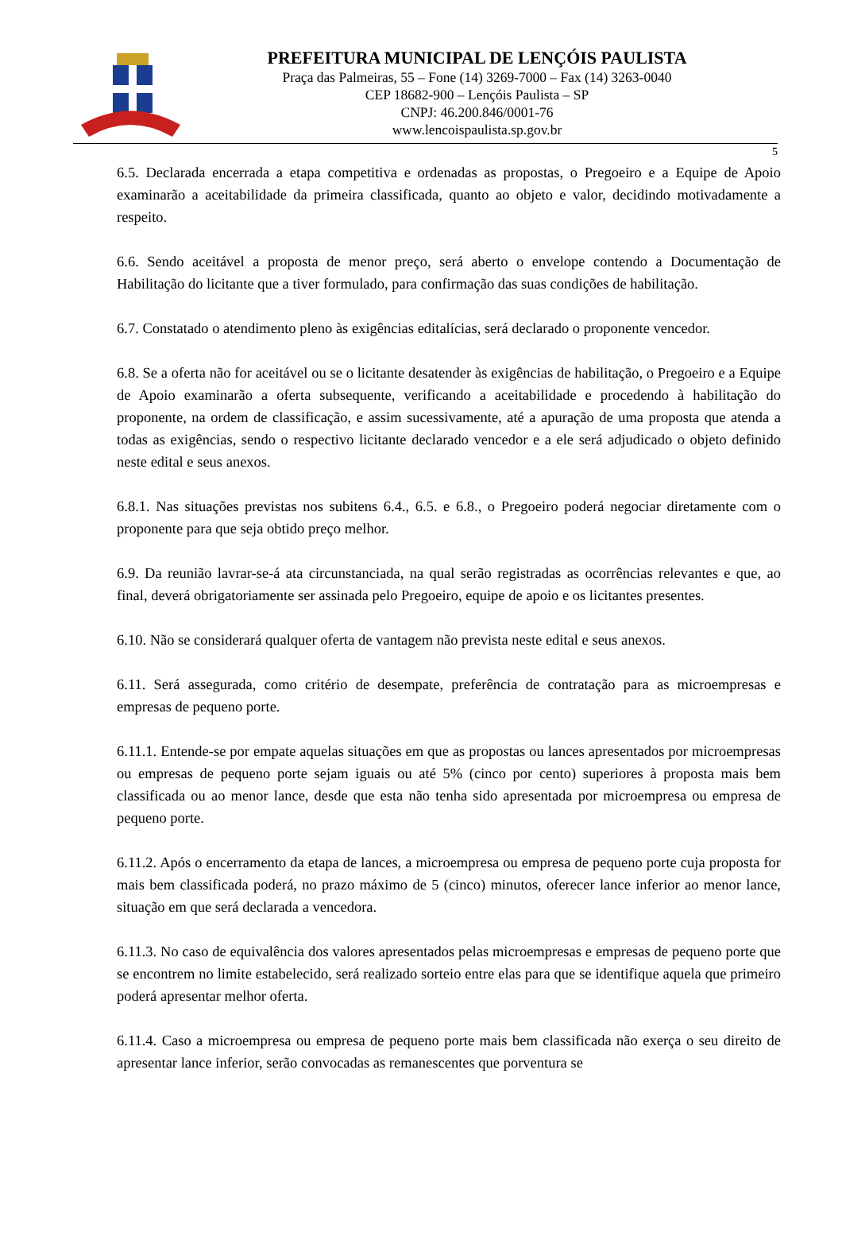PREFEITURA MUNICIPAL DE LENÇÓIS PAULISTA
Praça das Palmeiras, 55 – Fone (14) 3269-7000 – Fax (14) 3263-0040
CEP 18682-900 – Lençóis Paulista – SP
CNPJ: 46.200.846/0001-76
www.lencoispaulista.sp.gov.br
5
6.5. Declarada encerrada a etapa competitiva e ordenadas as propostas, o Pregoeiro e a Equipe de Apoio examinarão a aceitabilidade da primeira classificada, quanto ao objeto e valor, decidindo motivadamente a respeito.
6.6. Sendo aceitável a proposta de menor preço, será aberto o envelope contendo a Documentação de Habilitação do licitante que a tiver formulado, para confirmação das suas condições de habilitação.
6.7. Constatado o atendimento pleno às exigências editalícias, será declarado o proponente vencedor.
6.8. Se a oferta não for aceitável ou se o licitante desatender às exigências de habilitação, o Pregoeiro e a Equipe de Apoio examinarão a oferta subsequente, verificando a aceitabilidade e procedendo à habilitação do proponente, na ordem de classificação, e assim sucessivamente, até a apuração de uma proposta que atenda a todas as exigências, sendo o respectivo licitante declarado vencedor e a ele será adjudicado o objeto definido neste edital e seus anexos.
6.8.1. Nas situações previstas nos subitens 6.4., 6.5. e 6.8., o Pregoeiro poderá negociar diretamente com o proponente para que seja obtido preço melhor.
6.9. Da reunião lavrar-se-á ata circunstanciada, na qual serão registradas as ocorrências relevantes e que, ao final, deverá obrigatoriamente ser assinada pelo Pregoeiro, equipe de apoio e os licitantes presentes.
6.10. Não se considerará qualquer oferta de vantagem não prevista neste edital e seus anexos.
6.11. Será assegurada, como critério de desempate, preferência de contratação para as microempresas e empresas de pequeno porte.
6.11.1. Entende-se por empate aquelas situações em que as propostas ou lances apresentados por microempresas ou empresas de pequeno porte sejam iguais ou até 5% (cinco por cento) superiores à proposta mais bem classificada ou ao menor lance, desde que esta não tenha sido apresentada por microempresa ou empresa de pequeno porte.
6.11.2. Após o encerramento da etapa de lances, a microempresa ou empresa de pequeno porte cuja proposta for mais bem classificada poderá, no prazo máximo de 5 (cinco) minutos, oferecer lance inferior ao menor lance, situação em que será declarada a vencedora.
6.11.3. No caso de equivalência dos valores apresentados pelas microempresas e empresas de pequeno porte que se encontrem no limite estabelecido, será realizado sorteio entre elas para que se identifique aquela que primeiro poderá apresentar melhor oferta.
6.11.4. Caso a microempresa ou empresa de pequeno porte mais bem classificada não exerça o seu direito de apresentar lance inferior, serão convocadas as remanescentes que porventura se